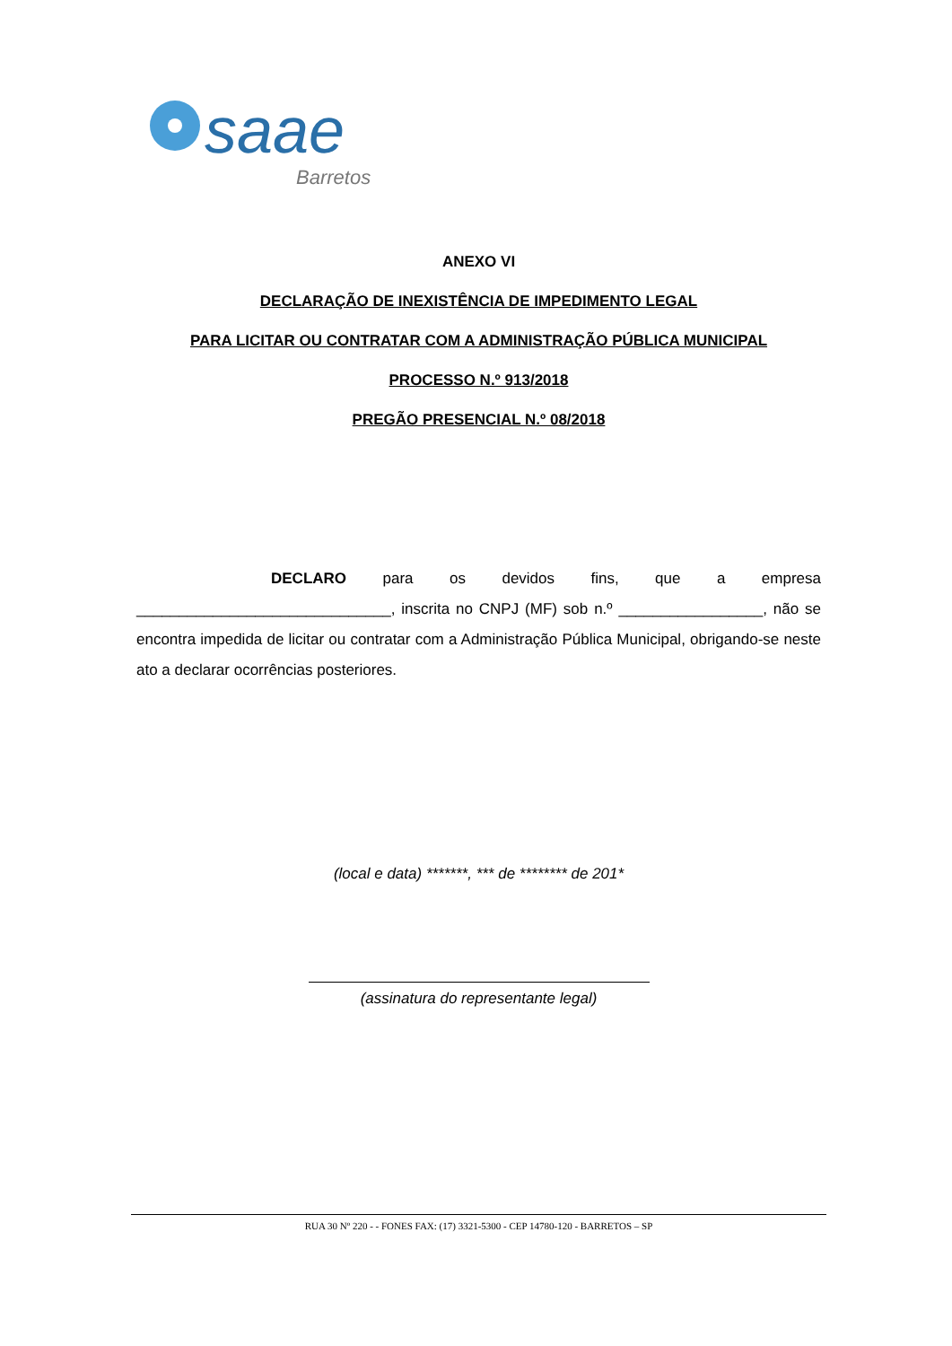saae
Barretos
ANEXO VI
DECLARAÇÃO DE INEXISTÊNCIA DE IMPEDIMENTO LEGAL
PARA LICITAR OU CONTRATAR COM A ADMINISTRAÇÃO PÚBLICA MUNICIPAL
PROCESSO N.º 913/2018
PREGÃO PRESENCIAL N.º 08/2018
DECLARO para os devidos fins, que a empresa ______________________________, inscrita no CNPJ (MF) sob n.º _________________, não se encontra impedida de licitar ou contratar com a Administração Pública Municipal, obrigando-se neste ato a declarar ocorrências posteriores.
(local e data) *******, *** de ******** de 201*
(assinatura do representante legal)
RUA 30 Nº 220 - - FONES FAX: (17) 3321-5300 - CEP 14780-120 - BARRETOS – SP